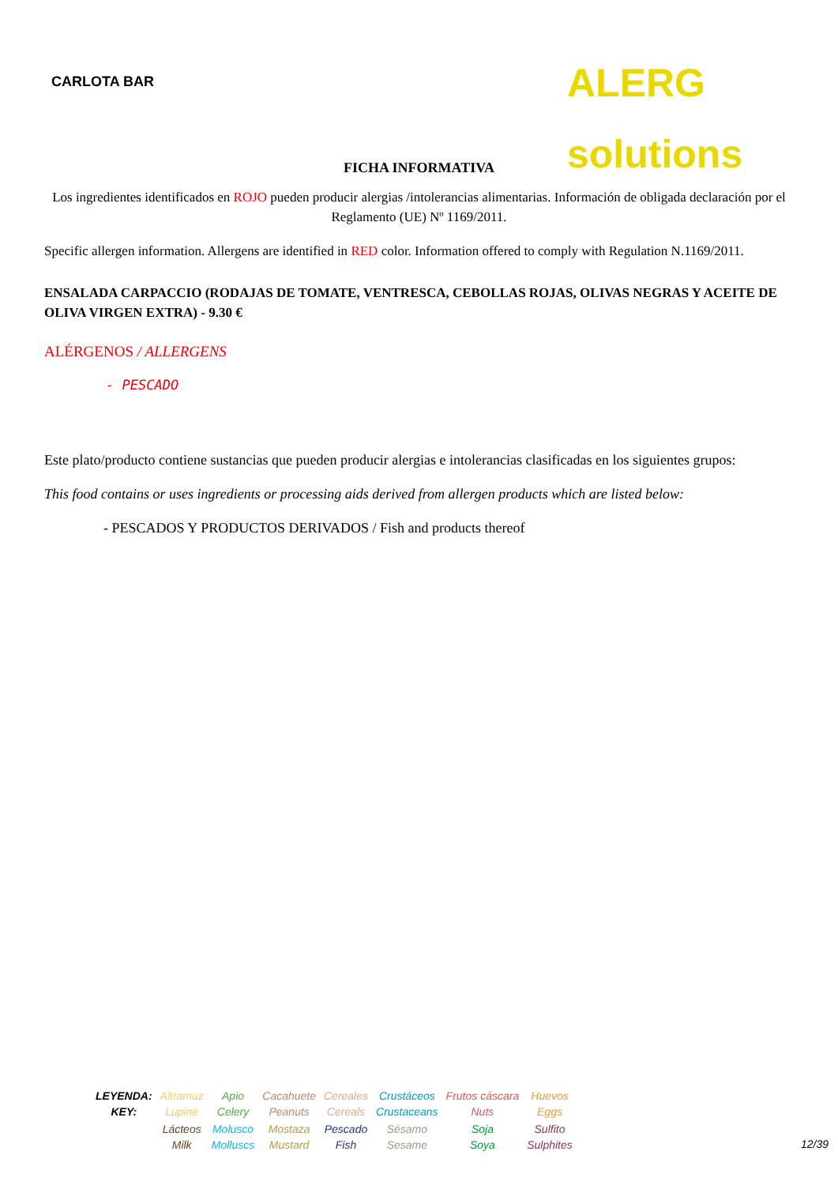CARLOTA BAR
ALERG solutions
FICHA INFORMATIVA
Los ingredientes identificados en ROJO pueden producir alergias /intolerancias alimentarias. Información de obligada declaración por el Reglamento (UE) Nº 1169/2011.
Specific allergen information. Allergens are identified in RED color. Information offered to comply with Regulation N.1169/2011.
ENSALADA CARPACCIO (RODAJAS DE TOMATE, VENTRESCA, CEBOLLAS ROJAS, OLIVAS NEGRAS Y ACEITE DE OLIVA VIRGEN EXTRA) - 9.30 €
ALÉRGENOS / ALLERGENS
- PESCADO
Este plato/producto contiene sustancias que pueden producir alergias e intolerancias clasificadas en los siguientes grupos:
This food contains or uses ingredients or processing aids derived from allergen products which are listed below:
- PESCADOS Y PRODUCTOS DERIVADOS / Fish and products thereof
| LEYENDA: KEY: | Altramuz Lupine | Apio Celery | Cacahuete Peanuts | Cereales Cereals | Crustáceos Crustaceans | Frutos cáscara Nuts | Huevos Eggs |
| | Lácteos Milk | Molusco Molluscs | Mostaza Mustard | Pescado Fish | Sésamo Sesame | Soja Soya | Sulfito Sulphites |
12/39